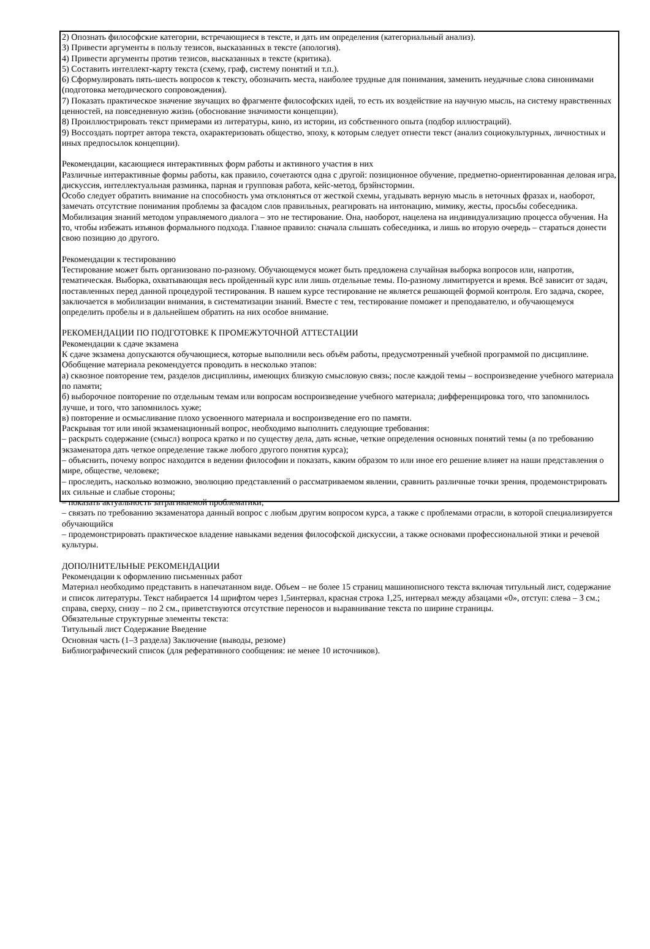2) Опознать философские категории, встречающиеся в тексте, и дать им определения (категориальный анализ).
3) Привести аргументы в пользу тезисов, высказанных в тексте (апология).
4) Привести аргументы против тезисов, высказанных в тексте (критика).
5) Составить интеллект-карту текста (схему, граф, систему понятий и т.п.).
6) Сформулировать пять-шесть вопросов к тексту, обозначить места, наиболее трудные для понимания, заменить неудачные слова синонимами (подготовка методического сопровождения).
7) Показать практическое значение звучащих во фрагменте философских идей, то есть их воздействие на научную мысль, на систему нравственных ценностей, на повседневную жизнь (обоснование значимости концепции).
8) Проиллюстрировать текст примерами из литературы, кино, из истории, из собственного опыта (подбор иллюстраций).
9) Воссоздать портрет автора текста, охарактеризовать общество, эпоху, к которым следует отнести текст (анализ социокультурных, личностных и иных предпосылок концепции).
Рекомендации, касающиеся интерактивных форм работы и активного участия в них
Различные интерактивные формы работы, как правило, сочетаются одна с другой: позиционное обучение, предметно-ориентированная деловая игра, дискуссия, интеллектуальная разминка, парная и групповая работа, кейс-метод, брэйнстормин.
Особо следует обратить внимание на способность ума отклоняться от жесткой схемы, угадывать верную мысль в неточных фразах и, наоборот, замечать отсутствие понимания проблемы за фасадом слов правильных, реагировать на интонацию, мимику, жесты, просьбы собеседника. Мобилизация знаний методом управляемого диалога – это не тестирование. Она, наоборот, нацелена на индивидуализацию процесса обучения. На то, чтобы избежать изъянов формального подхода. Главное правило: сначала слышать собеседника, и лишь во вторую очередь – стараться донести свою позицию до другого.
Рекомендации к тестированию
Тестирование может быть организовано по-разному. Обучающемуся может быть предложена случайная выборка вопросов или, напротив, тематическая. Выборка, охватывающая весь пройденный курс или лишь отдельные темы. По-разному лимитируется и время. Всё зависит от задач, поставленных перед данной процедурой тестирования. В нашем курсе тестирование не является решающей формой контроля. Его задача, скорее, заключается в мобилизации внимания, в систематизации знаний. Вместе с тем, тестирование поможет и преподавателю, и обучающемуся определить пробелы и в дальнейшем обратить на них особое внимание.
РЕКОМЕНДАЦИИ ПО ПОДГОТОВКЕ К ПРОМЕЖУТОЧНОЙ АТТЕСТАЦИИ
Рекомендации к сдаче экзамена
К сдаче экзамена допускаются обучающиеся, которые выполнили весь объём работы, предусмотренный учебной программой по дисциплине.
Обобщение материала рекомендуется проводить в несколько этапов:
а) сквозное повторение тем, разделов дисциплины, имеющих близкую смысловую связь; после каждой темы – воспроизведение учебного материала по памяти;
б) выборочное повторение по отдельным темам или вопросам воспроизведение учебного материала; дифференцировка того, что запомнилось лучше, и того, что запомнилось хуже;
в) повторение и осмысливание плохо усвоенного материала и воспроизведение его по памяти.
Раскрывая тот или иной экзаменационный вопрос, необходимо выполнить следующие требования:
– раскрыть содержание (смысл) вопроса кратко и по существу дела, дать ясные, четкие определения основных понятий темы (а по требованию экзаменатора дать четкое определение также любого другого понятия курса);
– объяснить, почему вопрос находится в ведении философии и показать, каким образом то или иное его решение влияет на наши представления о мире, обществе, человеке;
– проследить, насколько возможно, эволюцию представлений о рассматриваемом явлении, сравнить различные точки зрения, продемонстрировать их сильные и слабые стороны;
– показать актуальность затрагиваемой проблематики;
– связать по требованию экзаменатора данный вопрос с любым другим вопросом курса, а также с проблемами отрасли, в которой специализируется обучающийся
– продемонстрировать практическое владение навыками ведения философской дискуссии, а также основами профессиональной этики и речевой культуры.
ДОПОЛНИТЕЛЬНЫЕ РЕКОМЕНДАЦИИ
Рекомендации к оформлению письменных работ
Материал необходимо представить в напечатанном виде. Объем – не более 15 страниц машинописного текста включая титульный лист, содержание и список литературы. Текст набирается 14 шрифтом через 1,5интервал, красная строка 1,25, интервал между абзацами «0», отступ: слева – 3 см.; справа, сверху, снизу – по 2 см., приветствуются отсутствие переносов и выравнивание текста по ширине страницы.
Обязательные структурные элементы текста:
Титульный лист Содержание Введение
Основная часть (1–3 раздела) Заключение (выводы, резюме)
Библиографический список (для реферативного сообщения: не менее 10 источников).